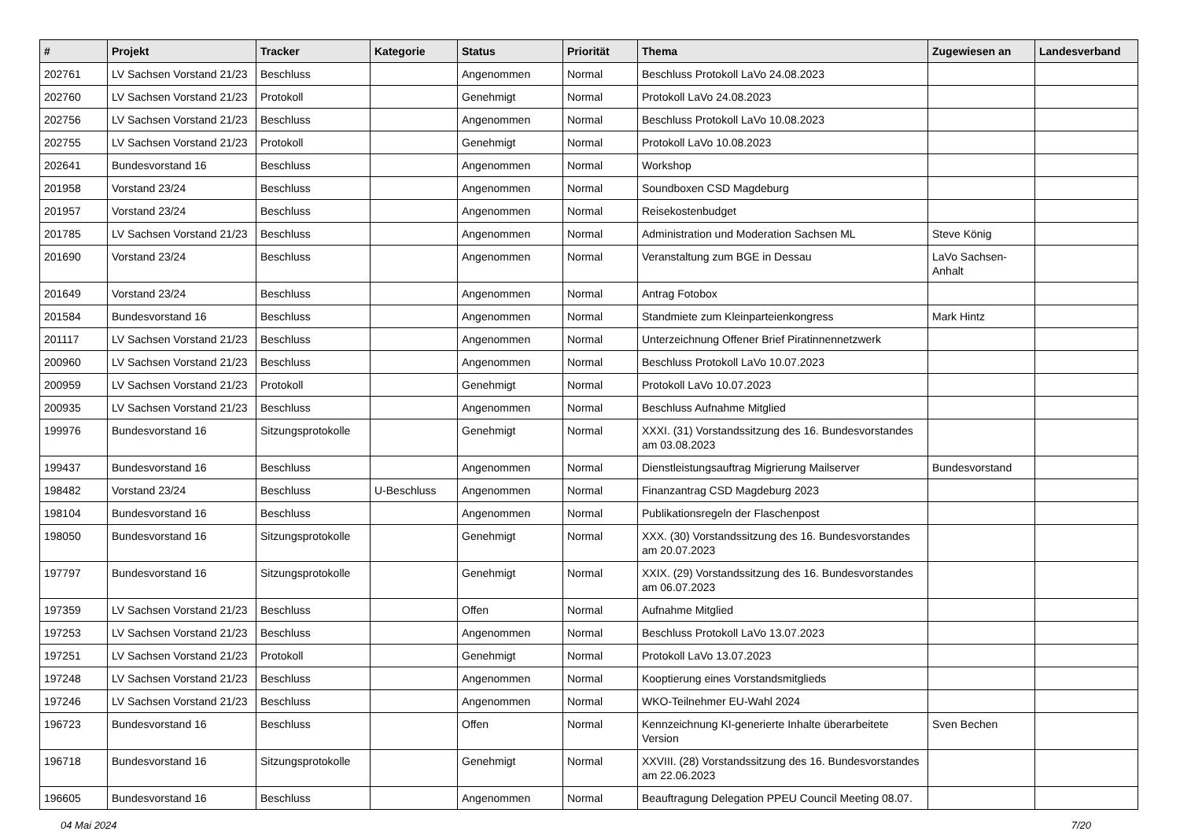| # | Projekt | Tracker | Kategorie | Status | Priorität | Thema | Zugewiesen an | Landesverband |
| --- | --- | --- | --- | --- | --- | --- | --- | --- |
| 202761 | LV Sachsen Vorstand 21/23 | Beschluss | | Angenommen | Normal | Beschluss Protokoll LaVo 24.08.2023 | | |
| 202760 | LV Sachsen Vorstand 21/23 | Protokoll | | Genehmigt | Normal | Protokoll LaVo 24.08.2023 | | |
| 202756 | LV Sachsen Vorstand 21/23 | Beschluss | | Angenommen | Normal | Beschluss Protokoll LaVo 10.08.2023 | | |
| 202755 | LV Sachsen Vorstand 21/23 | Protokoll | | Genehmigt | Normal | Protokoll LaVo 10.08.2023 | | |
| 202641 | Bundesvorstand 16 | Beschluss | | Angenommen | Normal | Workshop | | |
| 201958 | Vorstand 23/24 | Beschluss | | Angenommen | Normal | Soundboxen CSD Magdeburg | | |
| 201957 | Vorstand 23/24 | Beschluss | | Angenommen | Normal | Reisekostenbudget | | |
| 201785 | LV Sachsen Vorstand 21/23 | Beschluss | | Angenommen | Normal | Administration und Moderation Sachsen ML | Steve König | |
| 201690 | Vorstand 23/24 | Beschluss | | Angenommen | Normal | Veranstaltung zum BGE in Dessau | LaVo Sachsen-Anhalt | |
| 201649 | Vorstand 23/24 | Beschluss | | Angenommen | Normal | Antrag Fotobox | | |
| 201584 | Bundesvorstand 16 | Beschluss | | Angenommen | Normal | Standmiete zum Kleinparteienkongress | Mark Hintz | |
| 201117 | LV Sachsen Vorstand 21/23 | Beschluss | | Angenommen | Normal | Unterzeichnung Offener Brief Piratinnennetzwerk | | |
| 200960 | LV Sachsen Vorstand 21/23 | Beschluss | | Angenommen | Normal | Beschluss Protokoll LaVo 10.07.2023 | | |
| 200959 | LV Sachsen Vorstand 21/23 | Protokoll | | Genehmigt | Normal | Protokoll LaVo 10.07.2023 | | |
| 200935 | LV Sachsen Vorstand 21/23 | Beschluss | | Angenommen | Normal | Beschluss Aufnahme Mitglied | | |
| 199976 | Bundesvorstand 16 | Sitzungsprotokolle | | Genehmigt | Normal | XXXI. (31) Vorstandssitzung des 16. Bundesvorstandes am 03.08.2023 | | |
| 199437 | Bundesvorstand 16 | Beschluss | | Angenommen | Normal | Dienstleistungsauftrag Migrierung Mailserver | Bundesvorstand | |
| 198482 | Vorstand 23/24 | Beschluss | U-Beschluss | Angenommen | Normal | Finanzantrag CSD Magdeburg 2023 | | |
| 198104 | Bundesvorstand 16 | Beschluss | | Angenommen | Normal | Publikationsregeln der Flaschenpost | | |
| 198050 | Bundesvorstand 16 | Sitzungsprotokolle | | Genehmigt | Normal | XXX. (30) Vorstandssitzung des 16. Bundesvorstandes am 20.07.2023 | | |
| 197797 | Bundesvorstand 16 | Sitzungsprotokolle | | Genehmigt | Normal | XXIX. (29) Vorstandssitzung des 16. Bundesvorstandes am 06.07.2023 | | |
| 197359 | LV Sachsen Vorstand 21/23 | Beschluss | | Offen | Normal | Aufnahme Mitglied | | |
| 197253 | LV Sachsen Vorstand 21/23 | Beschluss | | Angenommen | Normal | Beschluss Protokoll LaVo 13.07.2023 | | |
| 197251 | LV Sachsen Vorstand 21/23 | Protokoll | | Genehmigt | Normal | Protokoll LaVo 13.07.2023 | | |
| 197248 | LV Sachsen Vorstand 21/23 | Beschluss | | Angenommen | Normal | Kooptierung eines Vorstandsmitglieds | | |
| 197246 | LV Sachsen Vorstand 21/23 | Beschluss | | Angenommen | Normal | WKO-Teilnehmer EU-Wahl 2024 | | |
| 196723 | Bundesvorstand 16 | Beschluss | | Offen | Normal | Kennzeichnung KI-generierte Inhalte überarbeitete Version | Sven Bechen | |
| 196718 | Bundesvorstand 16 | Sitzungsprotokolle | | Genehmigt | Normal | XXVIII. (28) Vorstandssitzung des 16. Bundesvorstandes am 22.06.2023 | | |
| 196605 | Bundesvorstand 16 | Beschluss | | Angenommen | Normal | Beauftragung Delegation PPEU Council Meeting 08.07. | | |
04 Mai 2024 7/20